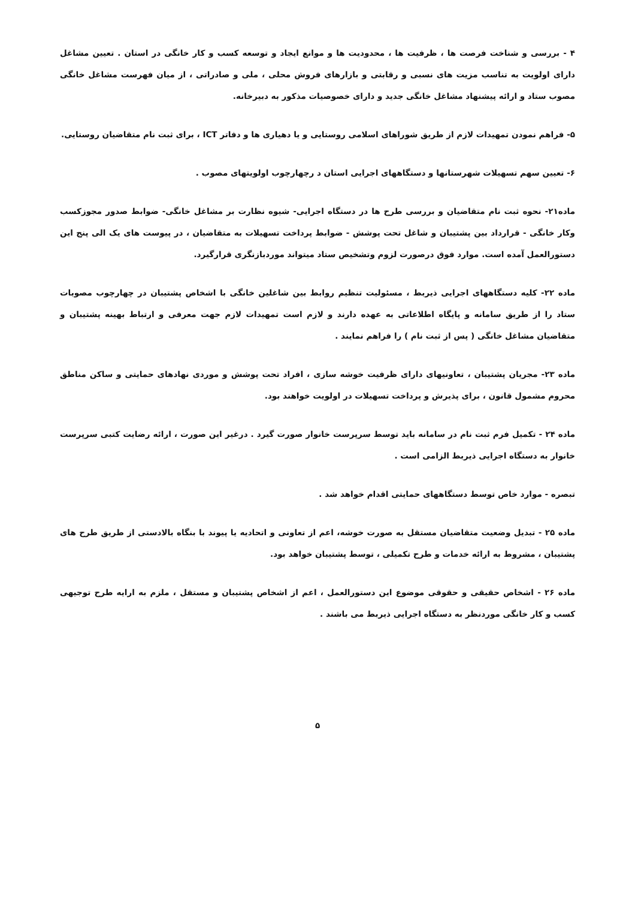۴ - بررسی و شناخت فرصت ها ، ظرفیت ها ، محدودیت ها و موانع ایجاد و توسعه کسب و کار خانگی در استان . تعیین مشاغل دارای اولویت به تناسب مزیت های نسبی و رقابتی و بازارهای فروش محلی ، ملی و صادراتی ، از میان فهرست مشاغل خانگی مصوب ستاد و ارائه پیشنهاد مشاغل خانگی جدید و دارای خصوصیات مذکور به دبیرخانه.
۵- فراهم نمودن تمهیدات لازم از طریق شوراهای اسلامی روستایی و یا دهیاری ها و دفاتر ICT ، برای ثبت نام متقاضیان روستایی.
۶- تعیین سهم تسهیلات شهرستانها و دستگاههای اجرایی استان د رچهارچوب اولویتهای مصوب .
ماده۲۱- نحوه ثبت نام متقاضیان و بررسی طرح ها در دستگاه اجرایی- شیوه نظارت بر مشاغل خانگی- ضوابط صدور مجوزکسب وکار خانگی - قرارداد بین پشتیبان و شاغل تحت پوشش - ضوابط پرداخت تسهیلات به متقاضیان ، در پیوست های یک الی پنج این دستورالعمل آمده است. موارد فوق درصورت لزوم وتشخیص ستاد میتواند موردبازنگری قرارگیرد.
ماده ۲۲- کلیه دستگاههای اجرایی ذیربط ، مسئولیت تنظیم روابط بین شاغلین خانگی با اشخاص پشتیبان در چهارچوب مصوبات ستاد را از طریق سامانه و پایگاه اطلاعاتی به عهده دارند و لازم است تمهیدات لازم جهت معرفی و ارتباط بهینه پشتیبان و متقاضیان مشاغل خانگی ( پس از ثبت نام ) را فراهم نمایند .
ماده ۲۳- مجریان پشتیبان ، تعاونیهای دارای ظرفیت خوشه سازی ، افراد تحت پوشش و موردی نهادهای حمایتی و ساکن مناطق محروم مشمول قانون ، برای پذیرش و پرداخت تسهیلات در اولویت خواهند بود.
ماده ۲۴ - تکمیل فرم ثبت نام در سامانه باید توسط سرپرست خانوار صورت گیرد . درغیر این صورت ، ارائه رضایت کتبی سرپرست خانوار به دستگاه اجرایی ذیربط الزامی است .
تبصره - موارد خاص توسط دستگاههای حمایتی اقدام خواهد شد .
ماده ۲۵ - تبدیل وضعیت متقاضیان مستقل به صورت خوشه، اعم از تعاونی و اتحادیه یا پیوند با بنگاه بالادستی از طریق طرح های پشتیبان ، مشروط به ارائه خدمات و طرح تکمیلی ، توسط پشتیبان خواهد بود.
ماده ۲۶ - اشخاص حقیقی و حقوقی موضوع این دستورالعمل ، اعم از اشخاص پشتیبان و مستقل ، ملزم به ارایه طرح توجیهی کسب و کار خانگی موردنظر به دستگاه اجرایی ذیربط می باشند .
۵